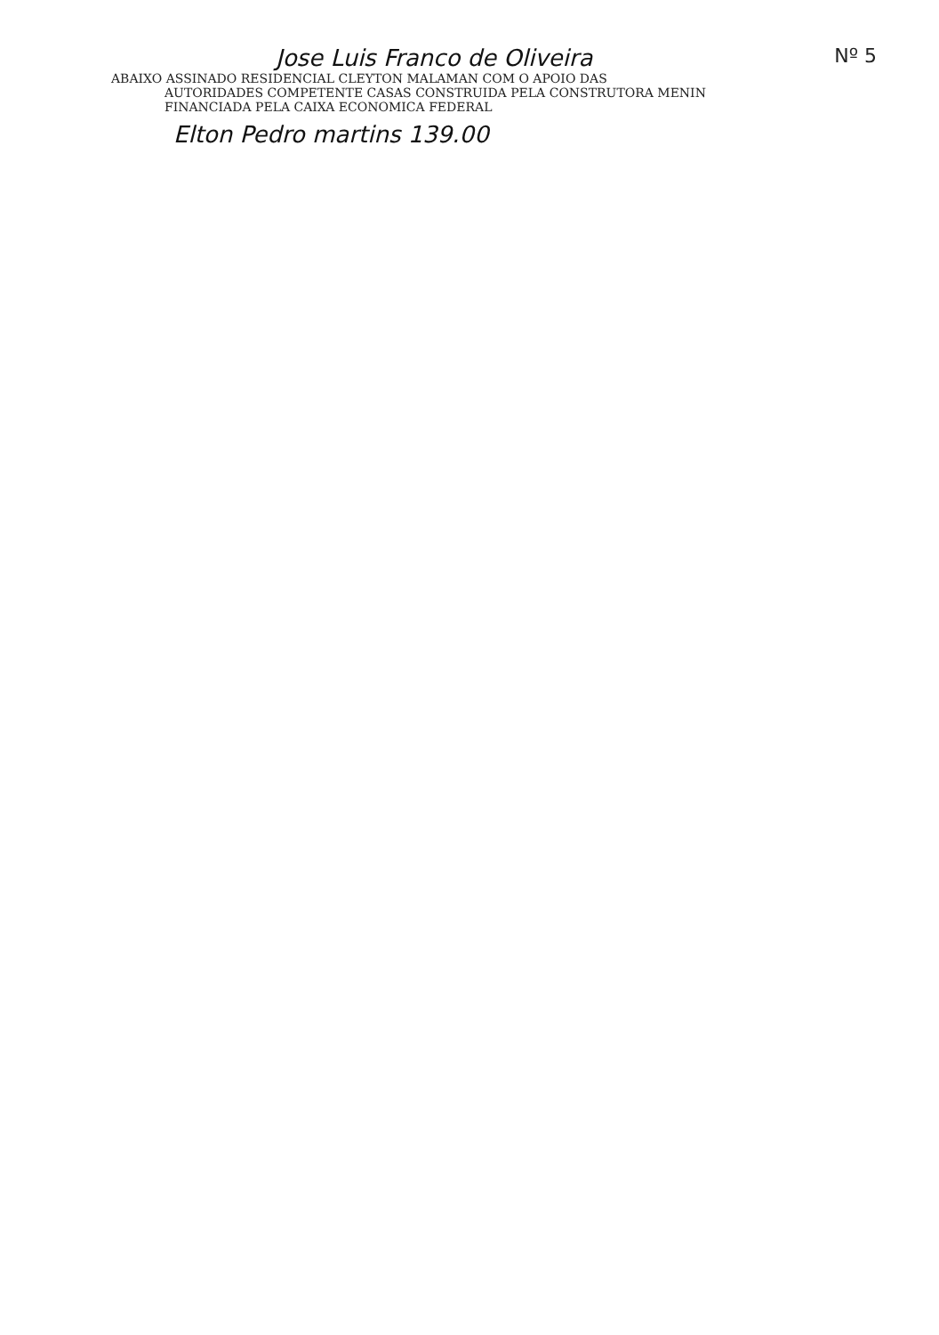Jose Luis Franco de Oliveira
Nº 5
ABAIXO ASSINADO RESIDENCIAL CLEYTON MALAMAN COM O APOIO DAS
AUTORIDADES COMPETENTE CASAS CONSTRUIDA PELA CONSTRUTORA MENIN
FINANCIADA PELA CAIXA ECONOMICA FEDERAL
Elton Pedro martins 139.00